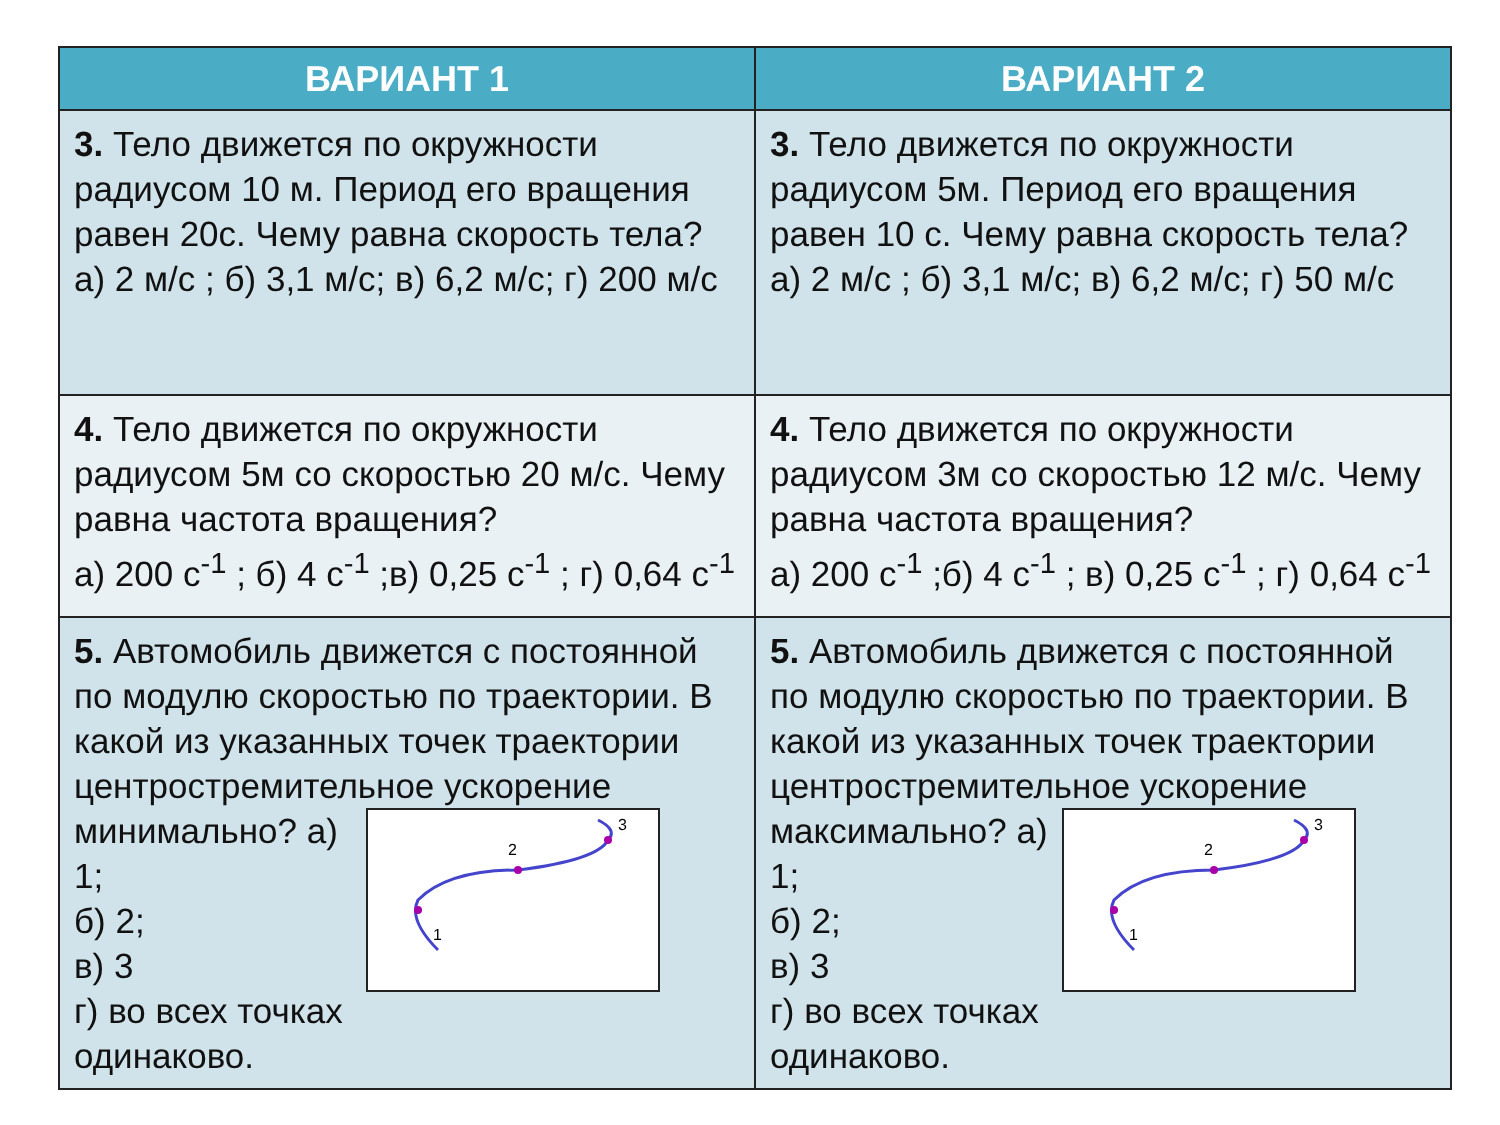| ВАРИАНТ 1 | ВАРИАНТ 2 |
| --- | --- |
| 3. Тело движется по окружности радиусом 10 м. Период его вращения равен 20с. Чему равна скорость тела? а) 2 м/с ; б) 3,1 м/с; в) 6,2 м/с; г) 200 м/с | 3. Тело движется по окружности радиусом 5м. Период его вращения равен 10 с. Чему равна скорость тела? а) 2 м/с ; б) 3,1 м/с; в) 6,2 м/с; г) 50 м/с |
| 4. Тело движется по окружности радиусом 5м со скоростью 20 м/с. Чему равна частота вращения? а) 200 с<sup>-1</sup> ; б) 4 с<sup>-1</sup> ;в) 0,25 с<sup>-1</sup> ; г) 0,64 с<sup>-1</sup> | 4. Тело движется по окружности радиусом 3м со скоростью 12 м/с. Чему равна частота вращения? а) 200 с<sup>-1</sup> ;б) 4 с<sup>-1</sup> ; в) 0,25 с<sup>-1</sup> ; г) 0,64 с<sup>-1</sup> |
| 5. Автомобиль движется с постоянной по модулю скоростью по траектории. В какой из указанных точек траектории центростремительное ускорение минимально? 1 2 3 а) 1; б) 2; в) 3 г) во всех точках одинаково. | 5. Автомобиль движется с постоянной по модулю скоростью по траектории. В какой из указанных точек траектории центростремительное ускорение максимально? 1 2 3 а) 1; б) 2; в) 3 г) во всех точках одинаково. |